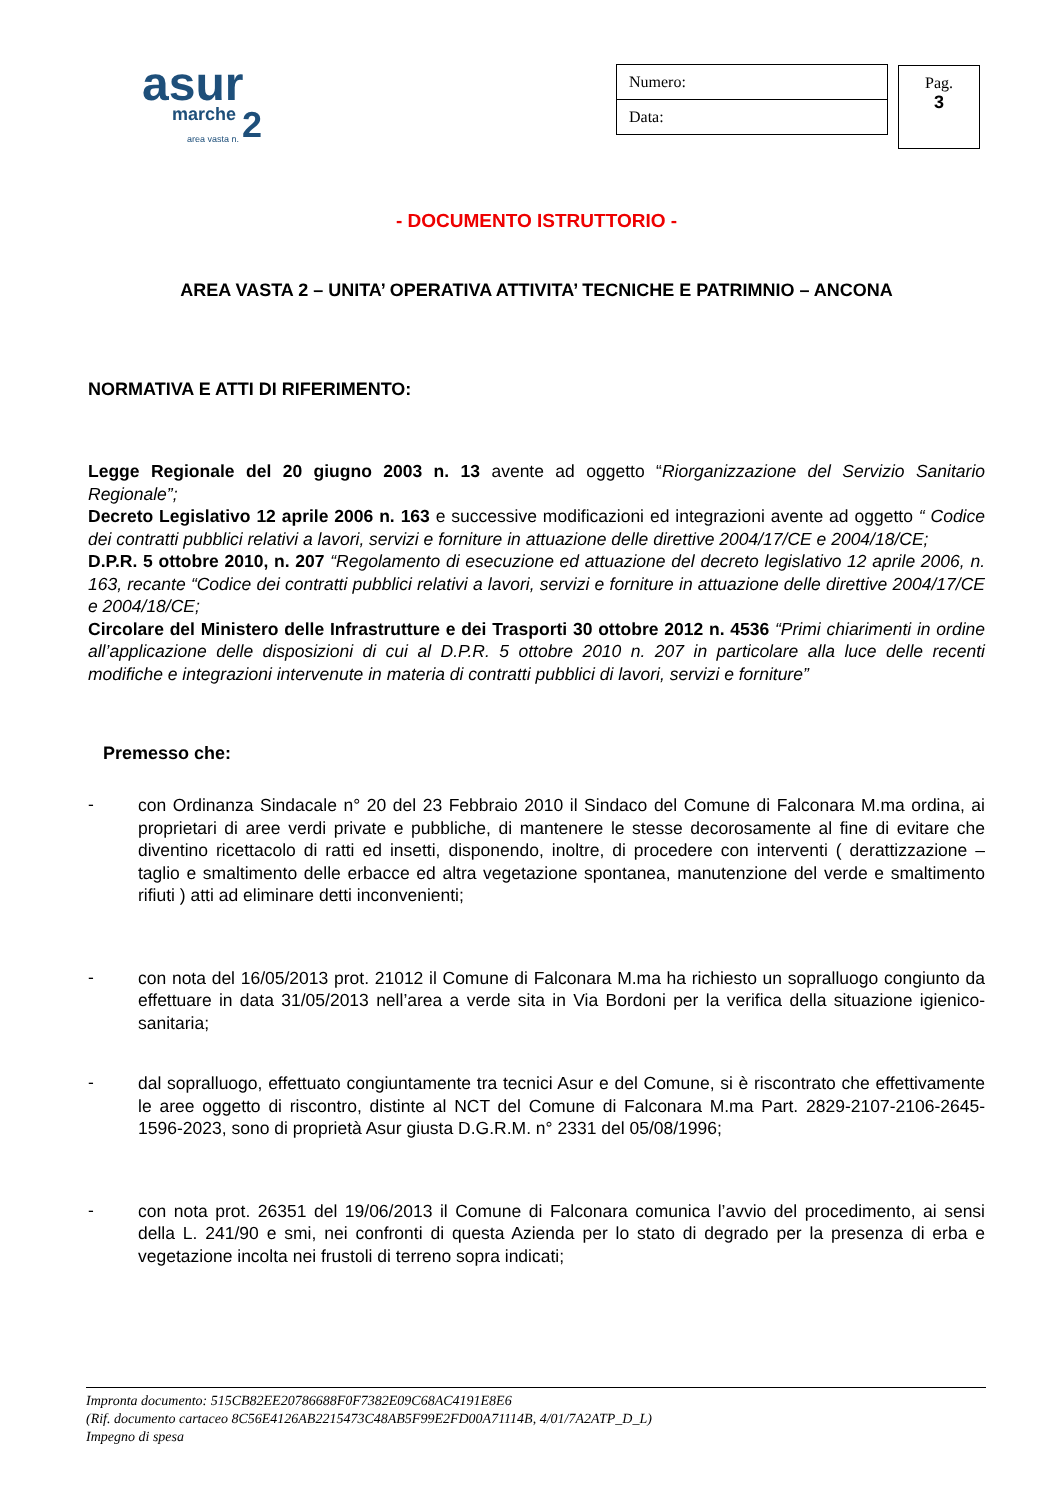asur
marche 2 area vasta n.
| Numero: |
| Data: |
Pag.
3
- DOCUMENTO ISTRUTTORIO -
AREA VASTA 2 – UNITA’ OPERATIVA ATTIVITA’ TECNICHE E PATRIMNIO – ANCONA
NORMATIVA E ATTI DI RIFERIMENTO:
Legge Regionale del 20 giugno 2003 n. 13 avente ad oggetto “Riorganizzazione del Servizio Sanitario Regionale”;
Decreto Legislativo 12 aprile 2006 n. 163 e successive modificazioni ed integrazioni avente ad oggetto “ Codice dei contratti pubblici relativi a lavori, servizi e forniture in attuazione delle direttive 2004/17/CE e 2004/18/CE;
D.P.R. 5 ottobre 2010, n. 207 “Regolamento di esecuzione ed attuazione del decreto legislativo 12 aprile 2006, n. 163, recante “Codice dei contratti pubblici relativi a lavori, servizi e forniture in attuazione delle direttive 2004/17/CE e 2004/18/CE;
Circolare del Ministero delle Infrastrutture e dei Trasporti 30 ottobre 2012 n. 4536 “Primi chiarimenti in ordine all’applicazione delle disposizioni di cui al D.P.R. 5 ottobre 2010 n. 207 in particolare alla luce delle recenti modifiche e integrazioni intervenute in materia di contratti pubblici di lavori, servizi e forniture”
Premesso che:
-
con Ordinanza Sindacale n° 20 del 23 Febbraio 2010 il Sindaco del Comune di Falconara M.ma ordina, ai proprietari di aree verdi private e pubbliche, di mantenere le stesse decorosamente al fine di evitare che diventino ricettacolo di ratti ed insetti, disponendo, inoltre, di procedere con interventi ( derattizzazione – taglio e smaltimento delle erbacce ed altra vegetazione spontanea, manutenzione del verde e smaltimento rifiuti ) atti ad eliminare detti inconvenienti;
-
con nota del 16/05/2013 prot. 21012 il Comune di Falconara M.ma ha richiesto un sopralluogo congiunto da effettuare in data 31/05/2013 nell’area a verde sita in Via Bordoni per la verifica della situazione igienico-sanitaria;
-
dal sopralluogo, effettuato congiuntamente tra tecnici Asur e del Comune, si è riscontrato che effettivamente le aree oggetto di riscontro, distinte al NCT del Comune di Falconara M.ma Part. 2829-2107-2106-2645-1596-2023, sono di proprietà Asur giusta D.G.R.M. n° 2331 del 05/08/1996;
-
con nota prot. 26351 del 19/06/2013 il Comune di Falconara comunica l’avvio del procedimento, ai sensi della L. 241/90 e smi, nei confronti di questa Azienda per lo stato di degrado per la presenza di erba e vegetazione incolta nei frustoli di terreno sopra indicati;
Impronta documento: 515CB82EE20786688F0F7382E09C68AC4191E8E6
(Rif. documento cartaceo 8C56E4126AB2215473C48AB5F99E2FD00A71114B, 4/01/7A2ATP_D_L)
Impegno di spesa